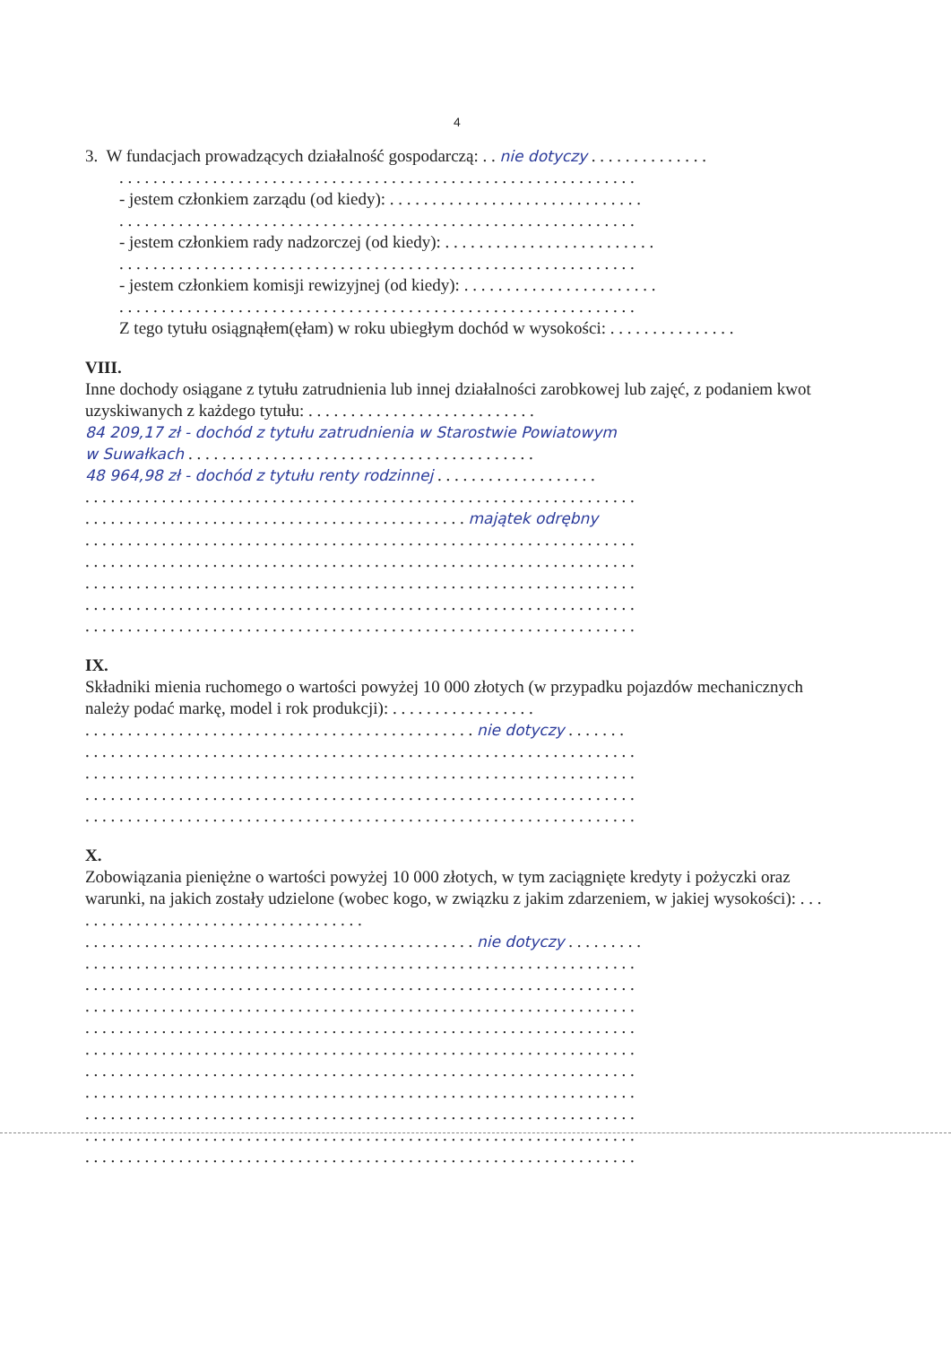4
3. W fundacjach prowadzących działalność gospodarczą: . . nie dotyczy . . . . . . . . . . . . . .
. . . . . . . . . . . . . . . . . . . . . . . . . . . . . . . . . . . . . . . . . . . . . . . . . . . . . . . . . . . . .
- jestem członkiem zarządu (od kiedy): . . . . . . . . . . . . . . . . . . . . . . . . . . . . . .
. . . . . . . . . . . . . . . . . . . . . . . . . . . . . . . . . . . . . . . . . . . . . . . . . . . . . . . . . . . . .
- jestem członkiem rady nadzorczej (od kiedy): . . . . . . . . . . . . . . . . . . . . . . . . .
. . . . . . . . . . . . . . . . . . . . . . . . . . . . . . . . . . . . . . . . . . . . . . . . . . . . . . . . . . . . .
- jestem członkiem komisji rewizyjnej (od kiedy): . . . . . . . . . . . . . . . . . . . . . . .
. . . . . . . . . . . . . . . . . . . . . . . . . . . . . . . . . . . . . . . . . . . . . . . . . . . . . . . . . . . . .
Z tego tytułu osiągnąłem(ęłam) w roku ubiegłym dochód w wysokości: . . . . . . . . . . . . . . .
VIII.
Inne dochody osiągane z tytułu zatrudnienia lub innej działalności zarobkowej lub zajęć, z podaniem kwot uzyskiwanych z każdego tytułu: . . . . . . . . . . . . . . . . . . . . . . . . . . .
84 209,17 zł - dochód z tytułu zatrudnienia w Starostwie Powiatowym
w Suwałkach . . . . . . . . . . . . . . . . . . . . . . . . . . . . . . . . . . . . . . . . .
48 964,98 zł - dochód z tytułu renty rodzinnej . . . . . . . . . . . . . . . . . . .
. . . . . . . . . . . . . . . . . . . . . . . . . . . . . . . . . . . . . . . . . . . . . . . . . . . . . . . . . . . . . . . . .
. . . . . . . . . . . . . . . . . . . . . . . . . . . . . . . . . . . . . . . . . . . . . majątek odrębny
. . . . . . . . . . . . . . . . . . . . . . . . . . . . . . . . . . . . . . . . . . . . . . . . . . . . . . . . . . . . . . . . .
. . . . . . . . . . . . . . . . . . . . . . . . . . . . . . . . . . . . . . . . . . . . . . . . . . . . . . . . . . . . . . . . .
. . . . . . . . . . . . . . . . . . . . . . . . . . . . . . . . . . . . . . . . . . . . . . . . . . . . . . . . . . . . . . . . .
. . . . . . . . . . . . . . . . . . . . . . . . . . . . . . . . . . . . . . . . . . . . . . . . . . . . . . . . . . . . . . . . .
. . . . . . . . . . . . . . . . . . . . . . . . . . . . . . . . . . . . . . . . . . . . . . . . . . . . . . . . . . . . . . . . .
IX.
Składniki mienia ruchomego o wartości powyżej 10 000 złotych (w przypadku pojazdów mechanicznych należy podać markę, model i rok produkcji): . . . . . . . . . . . . . . . . .
. . . . . . . . . . . . . . . . . . . . . . . . . . . . . . . . . . . . . . . . . . . . . . nie dotyczy . . . . . . .
. . . . . . . . . . . . . . . . . . . . . . . . . . . . . . . . . . . . . . . . . . . . . . . . . . . . . . . . . . . . . . . . .
. . . . . . . . . . . . . . . . . . . . . . . . . . . . . . . . . . . . . . . . . . . . . . . . . . . . . . . . . . . . . . . . .
. . . . . . . . . . . . . . . . . . . . . . . . . . . . . . . . . . . . . . . . . . . . . . . . . . . . . . . . . . . . . . . . .
. . . . . . . . . . . . . . . . . . . . . . . . . . . . . . . . . . . . . . . . . . . . . . . . . . . . . . . . . . . . . . . . .
X.
Zobowiązania pieniężne o wartości powyżej 10 000 złotych, w tym zaciągnięte kredyty i pożyczki oraz warunki, na jakich zostały udzielone (wobec kogo, w związku z jakim zdarzeniem, w jakiej wysokości): . . . . . . . . . . . . . . . . . . . . . . . . . . . . . . . . . . . .
. . . . . . . . . . . . . . . . . . . . . . . . . . . . . . . . . . . . . . . . . . . . . . nie dotyczy . . . . . . . . .
. . . . . . . . . . . . . . . . . . . . . . . . . . . . . . . . . . . . . . . . . . . . . . . . . . . . . . . . . . . . . . . . .
. . . . . . . . . . . . . . . . . . . . . . . . . . . . . . . . . . . . . . . . . . . . . . . . . . . . . . . . . . . . . . . . .
. . . . . . . . . . . . . . . . . . . . . . . . . . . . . . . . . . . . . . . . . . . . . . . . . . . . . . . . . . . . . . . . .
. . . . . . . . . . . . . . . . . . . . . . . . . . . . . . . . . . . . . . . . . . . . . . . . . . . . . . . . . . . . . . . . .
. . . . . . . . . . . . . . . . . . . . . . . . . . . . . . . . . . . . . . . . . . . . . . . . . . . . . . . . . . . . . . . . .
. . . . . . . . . . . . . . . . . . . . . . . . . . . . . . . . . . . . . . . . . . . . . . . . . . . . . . . . . . . . . . . . .
. . . . . . . . . . . . . . . . . . . . . . . . . . . . . . . . . . . . . . . . . . . . . . . . . . . . . . . . . . . . . . . . .
. . . . . . . . . . . . . . . . . . . . . . . . . . . . . . . . . . . . . . . . . . . . . . . . . . . . . . . . . . . . . . . . .
. . . . . . . . . . . . . . . . . . . . . . . . . . . . . . . . . . . . . . . . . . . . . . . . . . . . . . . . . . . . . . . . .
. . . . . . . . . . . . . . . . . . . . . . . . . . . . . . . . . . . . . . . . . . . . . . . . . . . . . . . . . . . . . . . . .